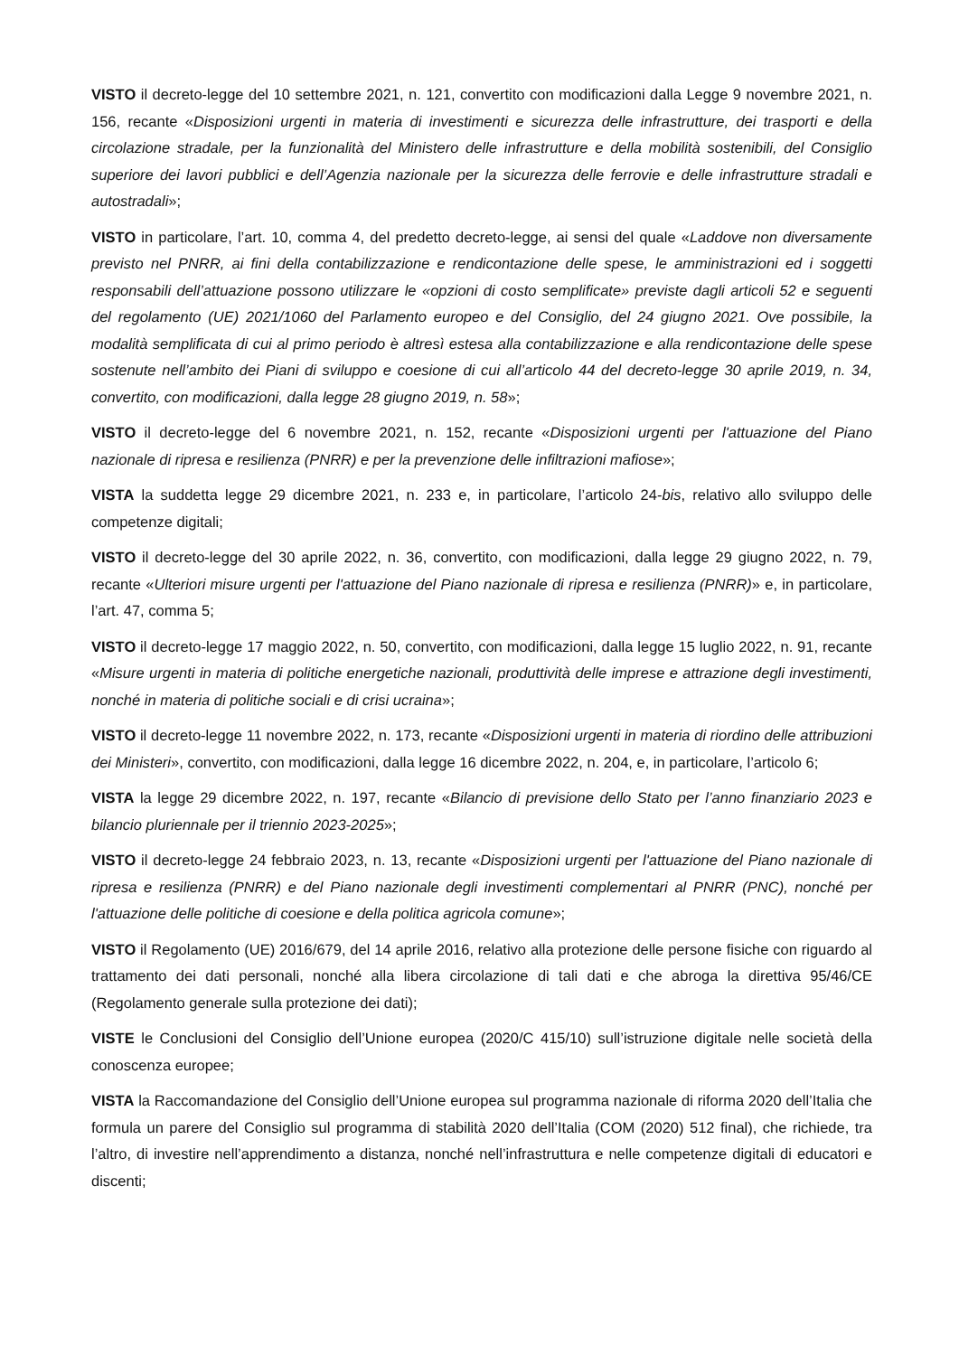VISTO il decreto-legge del 10 settembre 2021, n. 121, convertito con modificazioni dalla Legge 9 novembre 2021, n. 156, recante «Disposizioni urgenti in materia di investimenti e sicurezza delle infrastrutture, dei trasporti e della circolazione stradale, per la funzionalità del Ministero delle infrastrutture e della mobilità sostenibili, del Consiglio superiore dei lavori pubblici e dell’Agenzia nazionale per la sicurezza delle ferrovie e delle infrastrutture stradali e autostradali»;
VISTO in particolare, l’art. 10, comma 4, del predetto decreto-legge, ai sensi del quale «Laddove non diversamente previsto nel PNRR, ai fini della contabilizzazione e rendicontazione delle spese, le amministrazioni ed i soggetti responsabili dell’attuazione possono utilizzare le «opzioni di costo semplificate» previste dagli articoli 52 e seguenti del regolamento (UE) 2021/1060 del Parlamento europeo e del Consiglio, del 24 giugno 2021. Ove possibile, la modalità semplificata di cui al primo periodo è altresì estesa alla contabilizzazione e alla rendicontazione delle spese sostenute nell’ambito dei Piani di sviluppo e coesione di cui all’articolo 44 del decreto-legge 30 aprile 2019, n. 34, convertito, con modificazioni, dalla legge 28 giugno 2019, n. 58»;
VISTO il decreto-legge del 6 novembre 2021, n. 152, recante «Disposizioni urgenti per l'attuazione del Piano nazionale di ripresa e resilienza (PNRR) e per la prevenzione delle infiltrazioni mafiose»;
VISTA la suddetta legge 29 dicembre 2021, n. 233 e, in particolare, l’articolo 24-bis, relativo allo sviluppo delle competenze digitali;
VISTO il decreto-legge del 30 aprile 2022, n. 36, convertito, con modificazioni, dalla legge 29 giugno 2022, n. 79, recante «Ulteriori misure urgenti per l'attuazione del Piano nazionale di ripresa e resilienza (PNRR)» e, in particolare, l’art. 47, comma 5;
VISTO il decreto-legge 17 maggio 2022, n. 50, convertito, con modificazioni, dalla legge 15 luglio 2022, n. 91, recante «Misure urgenti in materia di politiche energetiche nazionali, produttività delle imprese e attrazione degli investimenti, nonché in materia di politiche sociali e di crisi ucraina»;
VISTO il decreto-legge 11 novembre 2022, n. 173, recante «Disposizioni urgenti in materia di riordino delle attribuzioni dei Ministeri», convertito, con modificazioni, dalla legge 16 dicembre 2022, n. 204, e, in particolare, l’articolo 6;
VISTA la legge 29 dicembre 2022, n. 197, recante «Bilancio di previsione dello Stato per l’anno finanziario 2023 e bilancio pluriennale per il triennio 2023-2025»;
VISTO il decreto-legge 24 febbraio 2023, n. 13, recante «Disposizioni urgenti per l'attuazione del Piano nazionale di ripresa e resilienza (PNRR) e del Piano nazionale degli investimenti complementari al PNRR (PNC), nonché per l'attuazione delle politiche di coesione e della politica agricola comune»;
VISTO il Regolamento (UE) 2016/679, del 14 aprile 2016, relativo alla protezione delle persone fisiche con riguardo al trattamento dei dati personali, nonché alla libera circolazione di tali dati e che abroga la direttiva 95/46/CE (Regolamento generale sulla protezione dei dati);
VISTE le Conclusioni del Consiglio dell’Unione europea (2020/C 415/10) sull’istruzione digitale nelle società della conoscenza europee;
VISTA la Raccomandazione del Consiglio dell’Unione europea sul programma nazionale di riforma 2020 dell’Italia che formula un parere del Consiglio sul programma di stabilità 2020 dell’Italia (COM (2020) 512 final), che richiede, tra l’altro, di investire nell’apprendimento a distanza, nonché nell’infrastruttura e nelle competenze digitali di educatori e discenti;